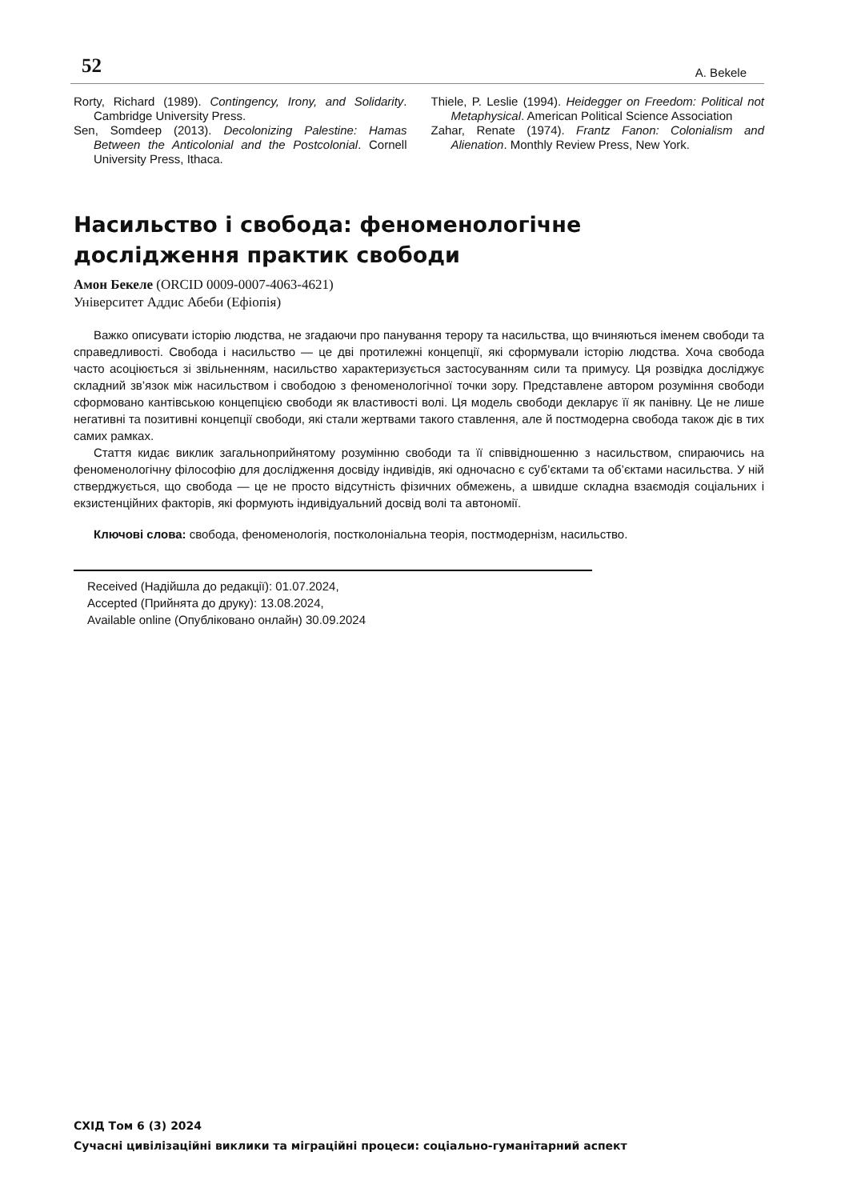52 A. Bekele
Rorty, Richard (1989). Contingency, Irony, and Solidarity. Cambridge University Press.
Sen, Somdeep (2013). Decolonizing Palestine: Hamas Between the Anticolonial and the Postcolonial. Cornell University Press, Ithaca.
Thiele, P. Leslie (1994). Heidegger on Freedom: Political not Metaphysical. American Political Science Association
Zahar, Renate (1974). Frantz Fanon: Colonialism and Alienation. Monthly Review Press, New York.
Насильство і свобода: феноменологічне дослідження практик свободи
Амон Бекеле (ORCID 0009-0007-4063-4621)
Університет Аддис Абеби (Ефіопія)
Важко описувати історію людства, не згадаючи про панування терору та насильства, що вчиняються іменем свободи та справедливості. Свобода і насильство — це дві протилежні концепції, які сформували історію людства. Хоча свобода часто асоціюється зі звільненням, насильство характеризується застосуванням сили та примусу. Ця розвідка досліджує складний зв’язок між насильством і свободою з феноменологічної точки зору. Представлене автором розуміння свободи сформовано кантівською концепцією свободи як властивості волі. Ця модель свободи декларує її як панівну. Це не лише негативні та позитивні концепції свободи, які стали жертвами такого ставлення, але й постмодерна свобода також діє в тих самих рамках.
Стаття кидає виклик загальноприйнятому розумінню свободи та її співвідношенню з насильством, спираючись на феноменологічну філософію для дослідження досвіду індивідів, які одночасно є суб’єктами та об’єктами насильства. У ній стверджується, що свобода — це не просто відсутність фізичних обмежень, а швидше складна взаємодія соціальних і екзистенційних факторів, які формують індивідуальний досвід волі та автономії.
Ключові слова: свобода, феноменологія, постколоніальна теорія, постмодернізм, насильство.
Received (Надійшла до редакції): 01.07.2024,
Accepted (Прийнята до друку): 13.08.2024,
Available online (Опубліковано онлайн) 30.09.2024
СХІД Том 6 (3) 2024
Сучасні цивілізаційні виклики та міграційні процеси: соціально-гуманітарний аспект